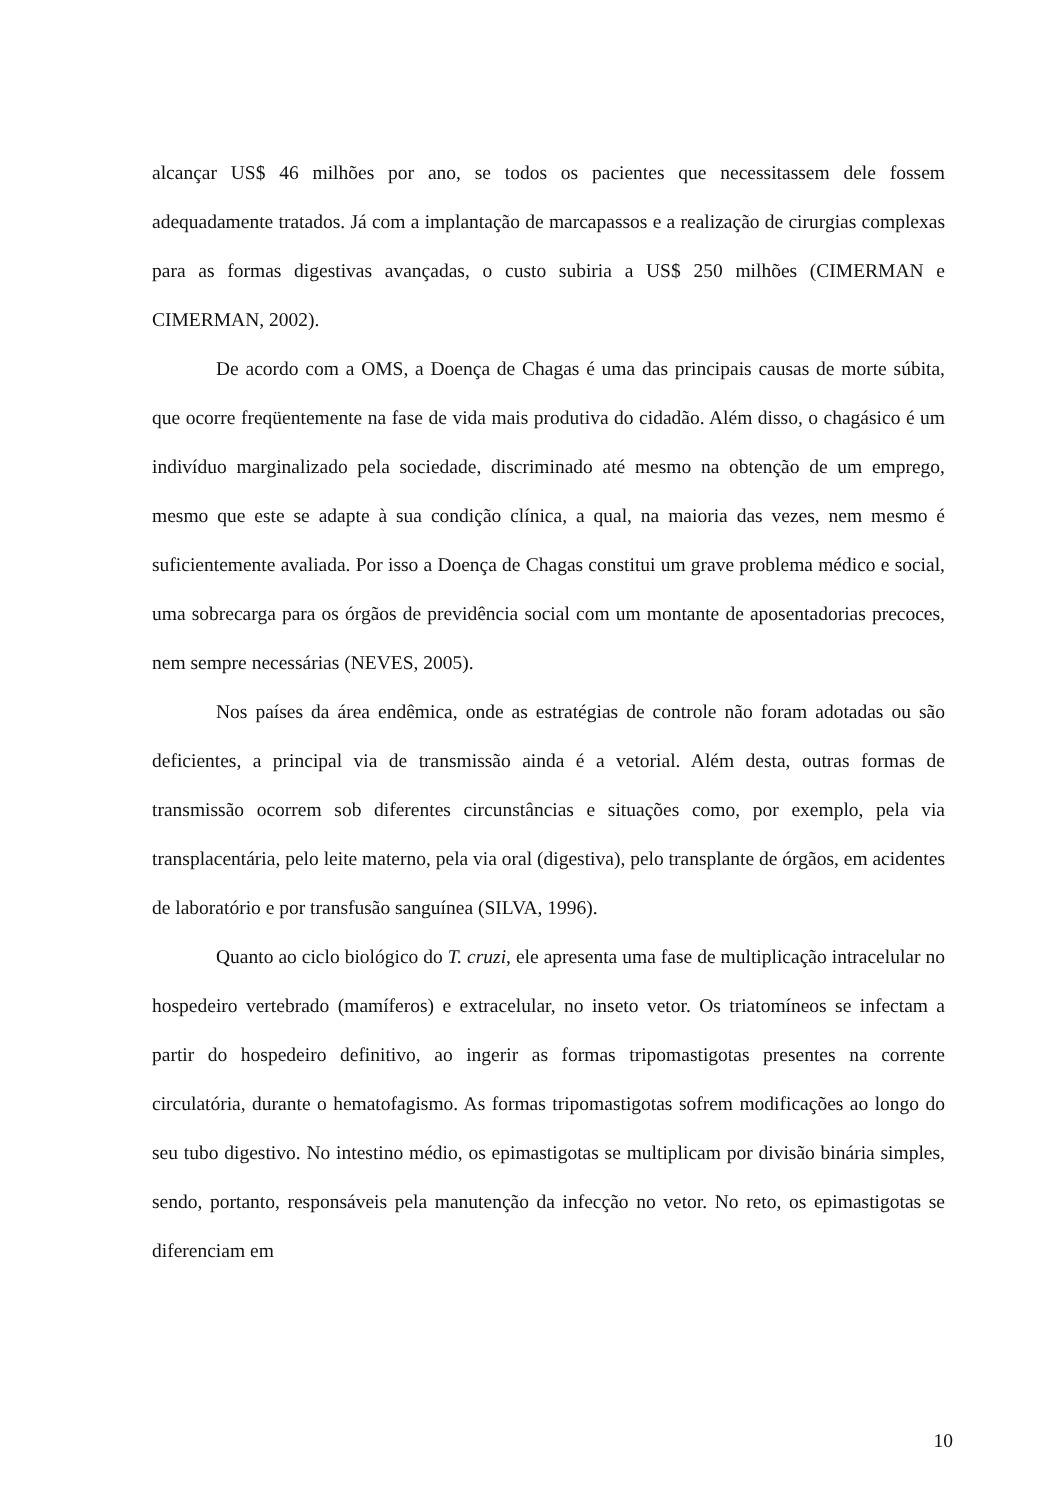alcançar US$ 46 milhões por ano, se todos os pacientes que necessitassem dele fossem adequadamente tratados. Já com a implantação de marcapassos e a realização de cirurgias complexas para as formas digestivas avançadas, o custo subiria a US$ 250 milhões (CIMERMAN e CIMERMAN, 2002).
De acordo com a OMS, a Doença de Chagas é uma das principais causas de morte súbita, que ocorre freqüentemente na fase de vida mais produtiva do cidadão. Além disso, o chagásico é um indivíduo marginalizado pela sociedade, discriminado até mesmo na obtenção de um emprego, mesmo que este se adapte à sua condição clínica, a qual, na maioria das vezes, nem mesmo é suficientemente avaliada. Por isso a Doença de Chagas constitui um grave problema médico e social, uma sobrecarga para os órgãos de previdência social com um montante de aposentadorias precoces, nem sempre necessárias (NEVES, 2005).
Nos países da área endêmica, onde as estratégias de controle não foram adotadas ou são deficientes, a principal via de transmissão ainda é a vetorial. Além desta, outras formas de transmissão ocorrem sob diferentes circunstâncias e situações como, por exemplo, pela via transplacentária, pelo leite materno, pela via oral (digestiva), pelo transplante de órgãos, em acidentes de laboratório e por transfusão sanguínea (SILVA, 1996).
Quanto ao ciclo biológico do T. cruzi, ele apresenta uma fase de multiplicação intracelular no hospedeiro vertebrado (mamíferos) e extracelular, no inseto vetor. Os triatomíneos se infectam a partir do hospedeiro definitivo, ao ingerir as formas tripomastigotas presentes na corrente circulatória, durante o hematofagismo. As formas tripomastigotas sofrem modificações ao longo do seu tubo digestivo. No intestino médio, os epimastigotas se multiplicam por divisão binária simples, sendo, portanto, responsáveis pela manutenção da infecção no vetor. No reto, os epimastigotas se diferenciam em
10